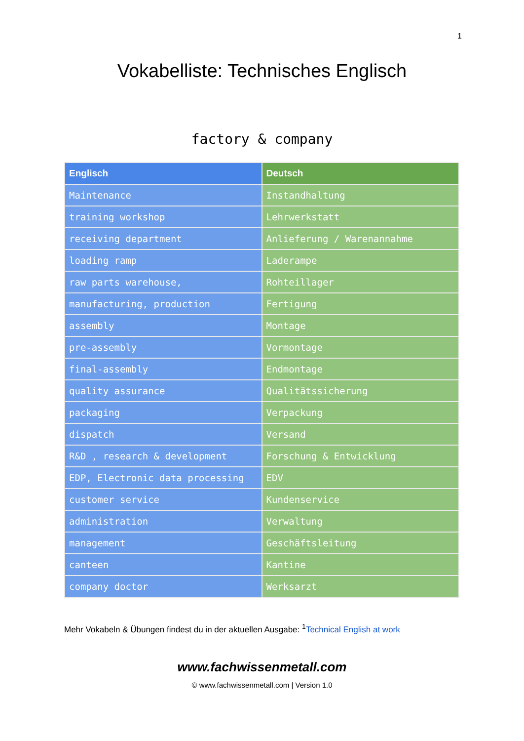1
Vokabelliste: Technisches Englisch
factory & company
| Englisch | Deutsch |
| --- | --- |
| Maintenance | Instandhaltung |
| training workshop | Lehrwerkstatt |
| receiving department | Anlieferung / Warenannahme |
| loading ramp | Laderampe |
| raw parts warehouse, | Rohteillager |
| manufacturing, production | Fertigung |
| assembly | Montage |
| pre-assembly | Vormontage |
| final-assembly | Endmontage |
| quality assurance | Qualitätssicherung |
| packaging | Verpackung |
| dispatch | Versand |
| R&D , research & development | Forschung & Entwicklung |
| EDP, Electronic data processing | EDV |
| customer service | Kundenservice |
| administration | Verwaltung |
| management | Geschäftsleitung |
| canteen | Kantine |
| company doctor | Werksarzt |
Mehr Vokabeln & Übungen findest du in der aktuellen Ausgabe: <sup>1</sup>Technical English at work
www.fachwissenmetall.com
© www.fachwissenmetall.com | Version 1.0